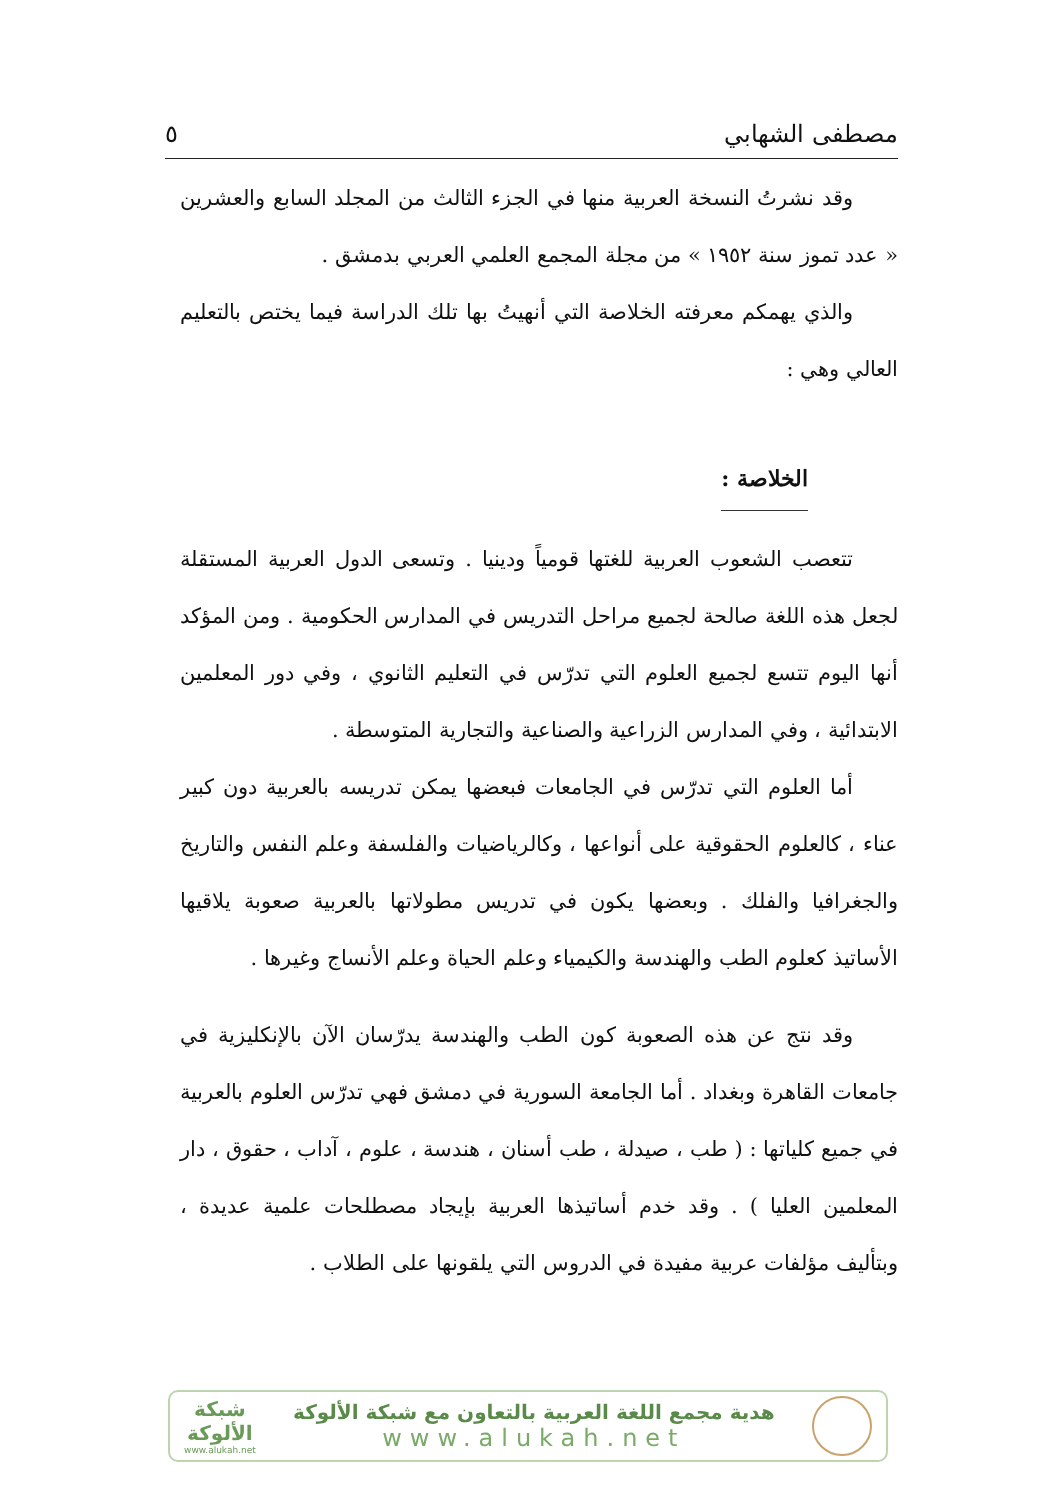مصطفى الشهابي ٥
وقد نشرتُ النسخة العربية منها في الجزء الثالث من المجلد السابع والعشرين « عدد تموز سنة ١٩٥٢ » من مجلة المجمع العلمي العربي بدمشق .
والذي يهمكم معرفته الخلاصة التي أنهيتُ بها تلك الدراسة فيما يختص بالتعليم العالي وهي :
الخلاصة :
تتعصب الشعوب العربية للغتها قومياً ودينيا . وتسعى الدول العربية المستقلة لجعل هذه اللغة صالحة لجميع مراحل التدريس في المدارس الحكومية . ومن المؤكد أنها اليوم تتسع لجميع العلوم التي تدرّس في التعليم الثانوي ، وفي دور المعلمين الابتدائية ، وفي المدارس الزراعية والصناعية والتجارية المتوسطة .
أما العلوم التي تدرّس في الجامعات فبعضها يمكن تدريسه بالعربية دون كبير عناء ، كالعلوم الحقوقية على أنواعها ، وكالرياضيات والفلسفة وعلم النفس والتاريخ والجغرافيا والفلك . وبعضها يكون في تدريس مطولاتها بالعربية صعوبة يلاقيها الأساتيذ كعلوم الطب والهندسة والكيمياء وعلم الحياة وعلم الأنساج وغيرها .
وقد نتج عن هذه الصعوبة كون الطب والهندسة يدرّسان الآن بالإنكليزية في جامعات القاهرة وبغداد . أما الجامعة السورية في دمشق فهي تدرّس العلوم بالعربية في جميع كلياتها : ( طب ، صيدلة ، طب أسنان ، هندسة ، علوم ، آداب ، حقوق ، دار المعلمين العليا ) . وقد خدم أساتيذها العربية بإيجاد مصطلحات علمية عديدة ، وبتأليف مؤلفات عربية مفيدة في الدروس التي يلقونها على الطلاب .
هدية مجمع اللغة العربية بالتعاون مع شبكة الألوكة
www.alukah.net
شبكة
الألوكة
www.alukah.net